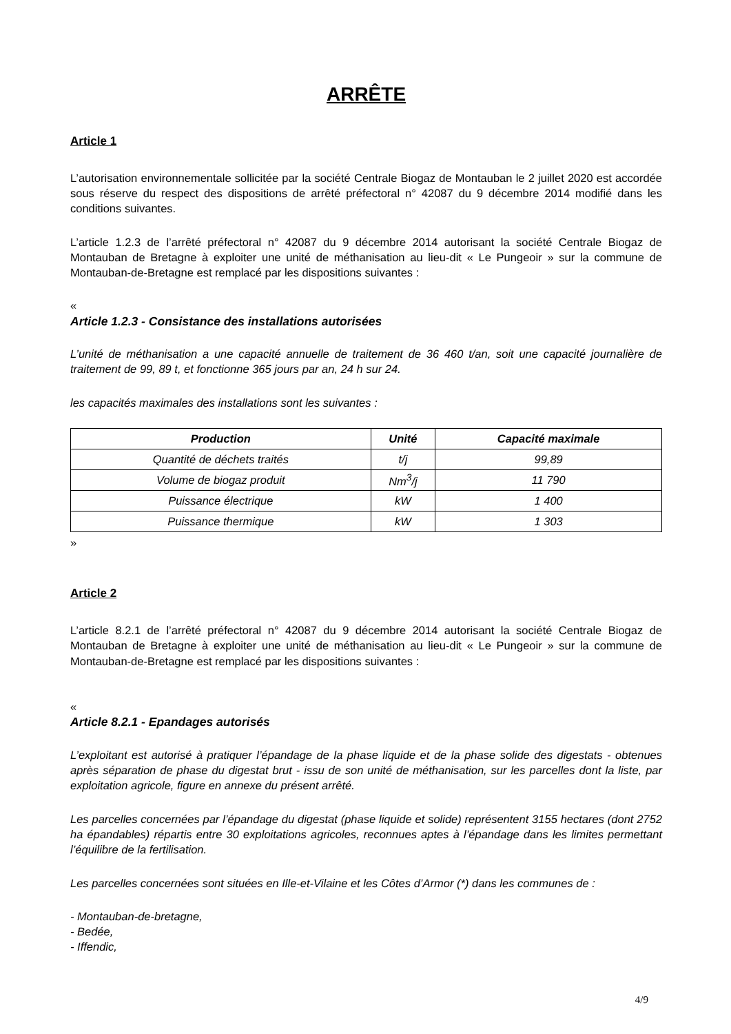ARRÊTE
Article 1
L’autorisation environnementale sollicitée par la société Centrale Biogaz de Montauban le 2 juillet 2020 est accordée sous réserve du respect des dispositions de arrêté préfectoral n° 42087 du 9 décembre 2014 modifié dans les conditions suivantes.
L’article 1.2.3 de l’arrêté préfectoral n° 42087 du 9 décembre 2014 autorisant la société Centrale Biogaz de Montauban de Bretagne à exploiter une unité de méthanisation au lieu-dit « Le Pungeoir » sur la commune de Montauban-de-Bretagne est remplacé par les dispositions suivantes :
«
Article 1.2.3 - Consistance des installations autorisées
L’unité de méthanisation a une capacité annuelle de traitement de 36 460 t/an, soit une capacité journalière de traitement de 99, 89 t, et fonctionne 365 jours par an, 24 h sur 24.
les capacités maximales des installations sont les suivantes :
| Production | Unité | Capacité maximale |
| --- | --- | --- |
| Quantité de déchets traités | t/j | 99,89 |
| Volume de biogaz produit | Nm<sup>3</sup>/j | 11 790 |
| Puissance électrique | kW | 1 400 |
| Puissance thermique | kW | 1 303 |
»
Article 2
L’article 8.2.1 de l’arrêté préfectoral n° 42087 du 9 décembre 2014 autorisant la société Centrale Biogaz de Montauban de Bretagne à exploiter une unité de méthanisation au lieu-dit « Le Pungeoir » sur la commune de Montauban-de-Bretagne est remplacé par les dispositions suivantes :
«
Article 8.2.1 - Epandages autorisés
L’exploitant est autorisé à pratiquer l’épandage de la phase liquide et de la phase solide des digestats - obtenues après séparation de phase du digestat brut - issu de son unité de méthanisation, sur les parcelles dont la liste, par exploitation agricole, figure en annexe du présent arrêté.
Les parcelles concernées par l’épandage du digestat (phase liquide et solide) représentent 3155 hectares (dont 2752 ha épandables) répartis entre 30 exploitations agricoles, reconnues aptes à l’épandage dans les limites permettant l’équilibre de la fertilisation.
Les parcelles concernées sont situées en Ille-et-Vilaine et les Côtes d’Armor (*) dans les communes de :
- Montauban-de-bretagne,
- Bedée,
- Iffendic,
4/9